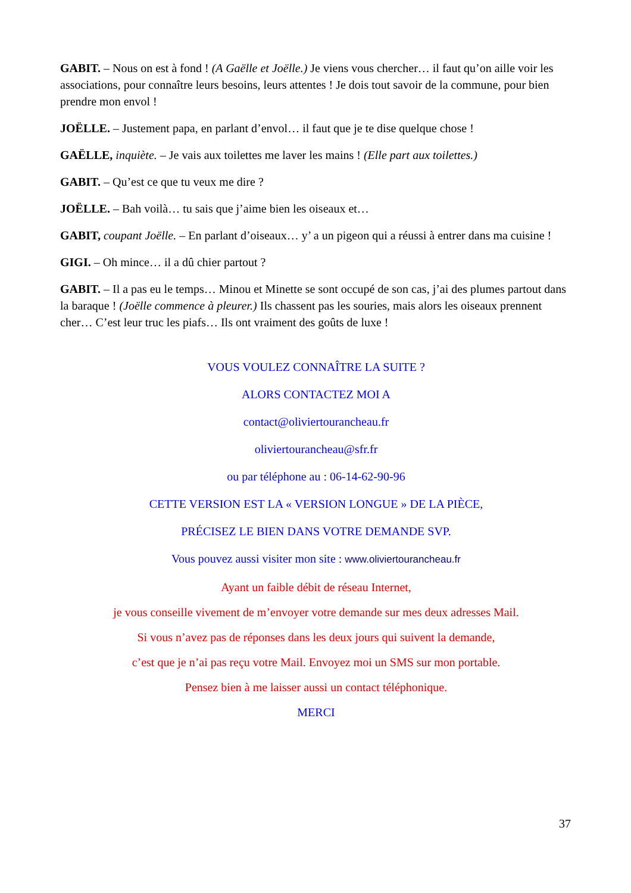GABIT. – Nous on est à fond ! (A Gaëlle et Joëlle.) Je viens vous chercher… il faut qu’on aille voir les associations, pour connaître leurs besoins, leurs attentes ! Je dois tout savoir de la commune, pour bien prendre mon envol !
JOËLLE. – Justement papa, en parlant d’envol… il faut que je te dise quelque chose !
GAËLLE, inquiète. – Je vais aux toilettes me laver les mains ! (Elle part aux toilettes.)
GABIT. – Qu’est ce que tu veux me dire ?
JOËLLE. – Bah voilà… tu sais que j’aime bien les oiseaux et…
GABIT, coupant Joëlle. – En parlant d’oiseaux… y’ a un pigeon qui a réussi à entrer dans ma cuisine !
GIGI. – Oh mince… il a dû chier partout ?
GABIT. – Il a pas eu le temps… Minou et Minette se sont occupé de son cas, j’ai des plumes partout dans la baraque ! (Joëlle commence à pleurer.) Ils chassent pas les souries, mais alors les oiseaux prennent cher… C’est leur truc les piafs… Ils ont vraiment des goûts de luxe !
VOUS VOULEZ CONNAÎTRE LA SUITE ?
ALORS CONTACTEZ MOI A
contact@oliviertourancheau.fr
oliviertourancheau@sfr.fr
ou par téléphone au : 06-14-62-90-96
CETTE VERSION EST LA « VERSION LONGUE » DE LA PIÈCE,
PRÉCISEZ LE BIEN DANS VOTRE DEMANDE SVP.
Vous pouvez aussi visiter mon site : www.oliviertourancheau.fr
Ayant un faible débit de réseau Internet,
je vous conseille vivement de m’envoyer votre demande sur mes deux adresses Mail.
Si vous n’avez pas de réponses dans les deux jours qui suivent la demande,
c’est que je n’ai pas reçu votre Mail. Envoyez moi un SMS sur mon portable.
Pensez bien à me laisser aussi un contact téléphonique.
MERCI
37